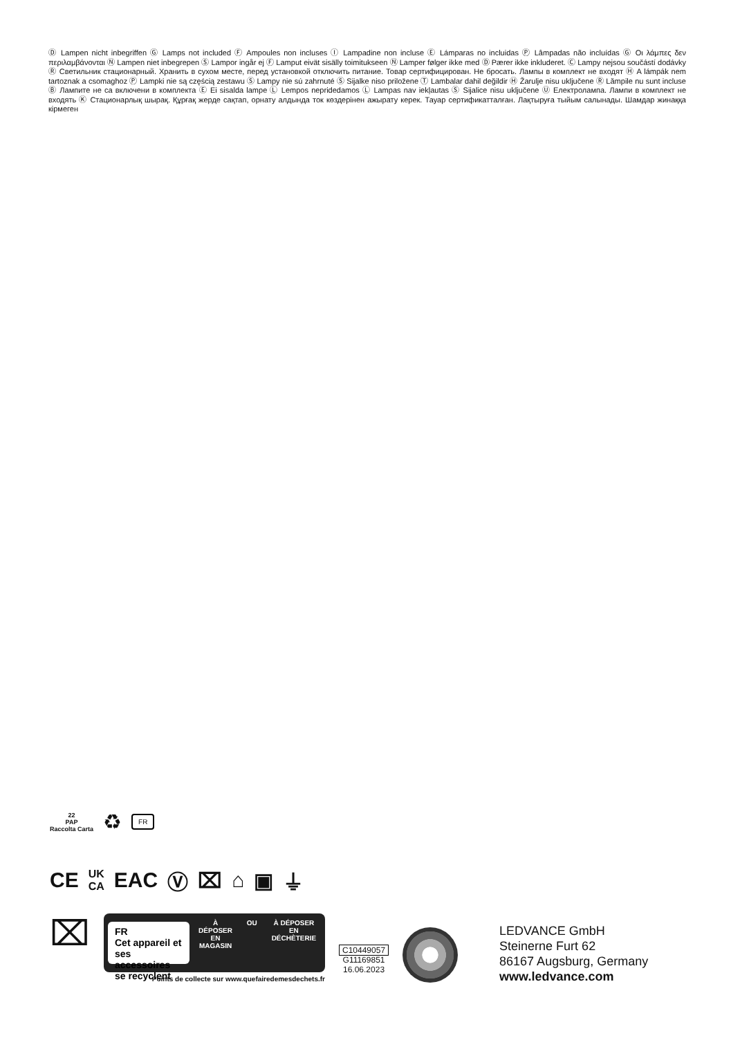Ⓓ Lampen nicht inbegriffen Ⓖ Lamps not included Ⓕ Ampoules non incluses Ⓘ Lampadine non incluse Ⓔ Lámparas no incluidas Ⓟ Lâmpadas não incluídas Ⓖ Οι λάμπες δεν περιλαμβάνονται Ⓝ Lampen niet inbegrepen Ⓢ Lampor ingår ej Ⓕ Lamput eivät sisälly toimitukseen Ⓝ Lamper følger ikke med Ⓓ Pærer ikke inkluderet. Ⓒ Lampy nejsou součástí dodávky Ⓡ Светильник стационарный. Хранить в сухом месте, перед установкой отключить питание. Товар сертифицирован. Не бросать. Лампы в комплект не входят Ⓗ A lámpák nem tartoznak a csomaghoz Ⓟ Lampki nie są częścią zestawu Ⓢ Lampy nie sú zahrnuté Ⓢ Sijalke niso priložene Ⓣ Lambalar dahil değildir Ⓗ Žarulje nisu uključene Ⓡ Lămpile nu sunt incluse Ⓑ Лампите не са включени в комплекта Ⓔ Ei sisalda lampe Ⓛ Lempos nepridedamos Ⓛ Lampas nav iekļautas Ⓢ Sijalice nisu uključene Ⓤ Електролампа. Лампи в комплект не входять Ⓚ Стационарлық шырақ. Құрғақ жерде сақтап, орнату алдында ток көздерінен ажырату керек. Тауар сертификатталған. Лақтыруға тыйым салынады. Шамдар жинаққа кірмеген
22
PAP
Raccolta Carta
♻
FR
CE UK
CA EAC Ⓥ ⌧ ⌂ ▣ ⏚
⌧
FR
Cet appareil et
ses accessoires
se recyclent
À DÉPOSER
EN MAGASIN
OU À DÉPOSER
EN DÉCHÈTERIE
Points de collecte sur www.quefairedemesdechets.fr
C10449057
G11169851
16.06.2023
LEDVANCE GmbH
Steinerne Furt 62
86167 Augsburg, Germany
www.ledvance.com